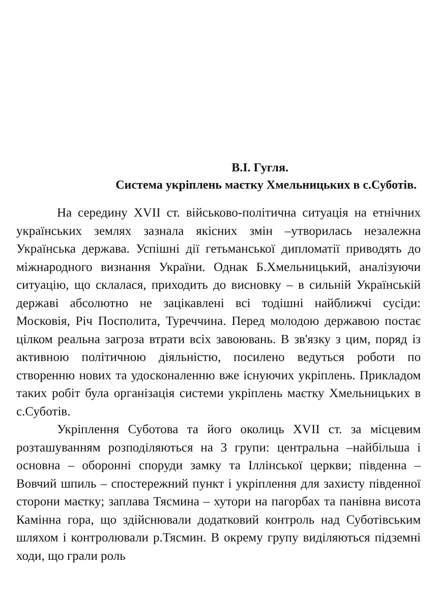В.І. Гугля.
Система укріплень маєтку Хмельницьких в с.Суботів.
На середину XVII ст. військово-політична ситуація на етнічних українських землях зазнала якісних змін –утворилась незалежна Українська держава. Успішні дії гетьманської дипломатії приводять до міжнародного визнання України. Однак Б.Хмельницький, аналізуючи ситуацію, що склалася, приходить до висновку – в сильній Українській державі абсолютно не зацікавлені всі тодішні найближчі сусіди: Московія, Річ Посполита, Туреччина. Перед молодою державою постає цілком реальна загроза втрати всіх завоювань. В зв'язку з цим, поряд із активною політичною діяльністю, посилено ведуться роботи по створенню нових та удосконаленню вже існуючих укріплень. Прикладом таких робіт була організація системи укріплень маєтку Хмельницьких в с.Суботів.
Укріплення Суботова та його околиць XVII ст. за місцевим розташуванням розподіляються на 3 групи: центральна –найбільша і основна – оборонні споруди замку та Іллінської церкви; південна – Вовчий шпиль – спостережний пункт і укріплення для захисту південної сторони маєтку; заплава Тясмина – хутори на пагорбах та панівна висота Камінна гора, що здійснювали додатковий контроль над Суботівським шляхом і контролювали р.Тясмин. В окрему групу виділяються підземні ходи, що грали роль